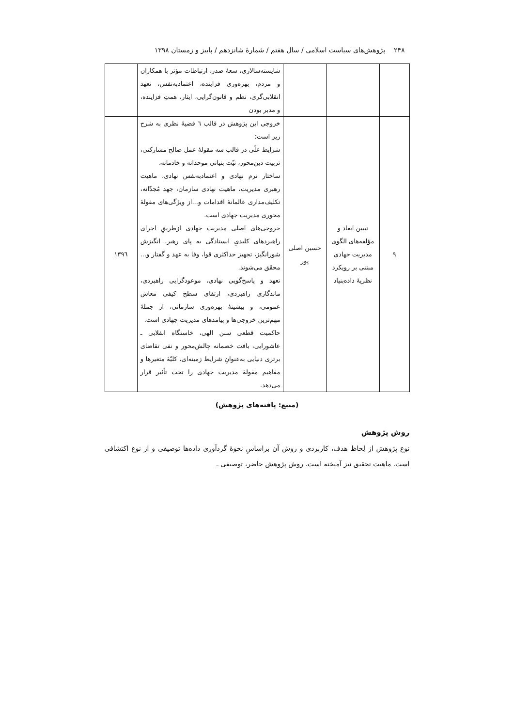۲۴۸ پژوهش‌های سیاست اسلامی / سال هفتم / شمارهٔ شانزدهم / پاییز و زمستان ۱۳۹۸
| | | | شایسته‌سالاری، سعهٔ صدر، ارتباطات مؤثر با همکاران و مردم، بهره‌وری فزاینده، اعتمادبه‌نفس، تعهد انقلابی‌گری، نظم و قانون‌گرایی، ایثار، همتِ فزاینده، و مدبر بودن | |
| ۹ | تبیین ابعاد و مؤلفه‌های الگوی مدیریت جهادی مبتنی بر رویکرد نظریهٔ داده‌بنیاد | حسین اصلی پور | خروجی این پژوهش در قالب ٦ قضیهٔ نظری به شرح زیر است: شرایط علّی در قالب سه مقولهٔ عمل صالح مشارکتی، تربیت دین‌محور، نیّت بنیانی موحدانه و خادمانه، ساختار نرم نهادی و اعتمادبه‌نفس نهادی، ماهیت رهبری مدیریت، ماهیت نهادی سازمان، جهد مُجدّانه، تکلیف‌مداری عالمانهٔ اقدامات و...از ویژگی‌های مقولهٔ محوری مدیریت جهادی است. خروجی‌های اصلی مدیریت جهادی ازطریقِ اجرای راهبردهای کلیدیِ ایستادگی به پای رهبر، انگیزش شورانگیز، تجهیز حداکثری قوا، وفا به عهد و گفتار و... محقَق می‌شوند. تعهد و پاسخ‌گویی نهادی، موعودگرایی راهبردی، ماندگاری راهبردی، ارتقای سطح کیفی معاش عمومی، و بیشینهٔ بهره‌وری سازمانی، از جملهٔ مهم‌ترین خروجی‌ها و پیامدهای مدیریت جهادی است. حاکمیت قطعی سنن الهی، خاستگاه انقلابی ـ عاشورایی، بافت خصمانه چالش‌محور و نفی تقاضای برتری دنیایی به‌عنوانِ شرایط زمینه‌ای، کلیّهٔ متغیرها و مفاهیم مقولهٔ مدیریت جهادی را تحت تأثیر قرار می‌دهد. | ۱۳۹٦ |
(منبع: یافته‌های پژوهش)
روش پژوهش
نوع پژوهش از لِحاظ هدف، کاربردی و روش آن براساسِ نحوهٔ گردآوری داده‌ها توصیفی و از نوع اکتشافی است. ماهیت تحقیق نیز آمیخته است. روش پژوهش حاضر، توصیفی ـ